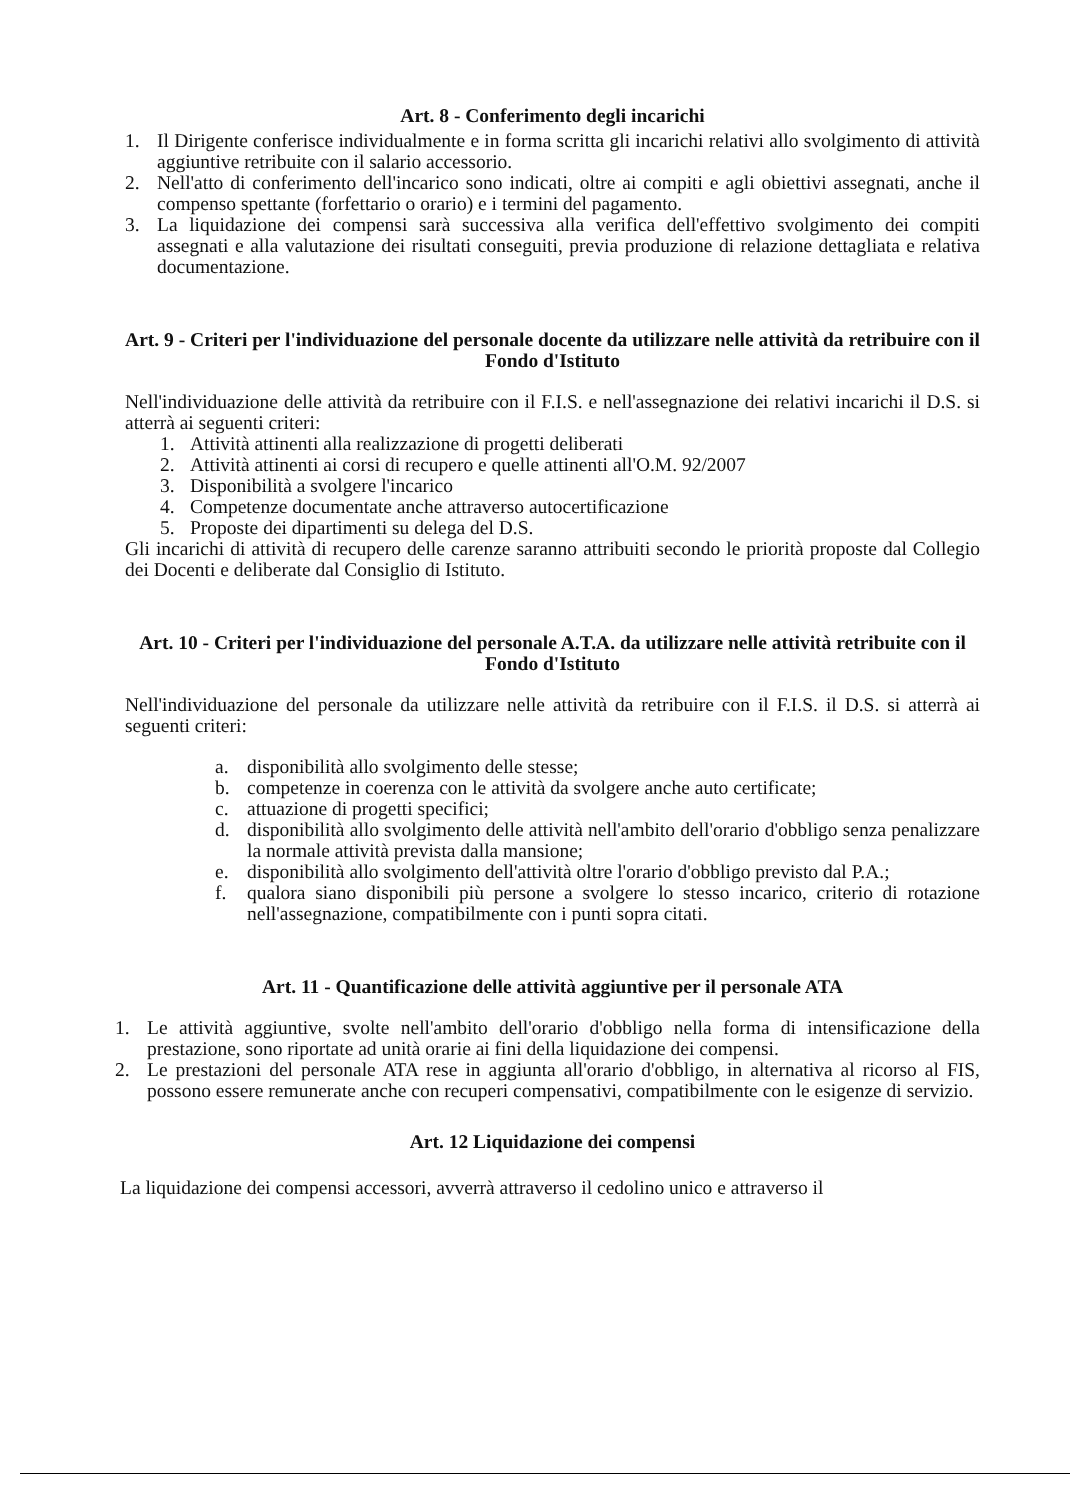Art. 8 - Conferimento degli incarichi
1. Il Dirigente conferisce individualmente e in forma scritta gli incarichi relativi allo svolgimento di attività aggiuntive retribuite con il salario accessorio.
2. Nell'atto di conferimento dell'incarico sono indicati, oltre ai compiti e agli obiettivi assegnati, anche il compenso spettante (forfettario o orario) e i termini del pagamento.
3. La liquidazione dei compensi sarà successiva alla verifica dell'effettivo svolgimento dei compiti assegnati e alla valutazione dei risultati conseguiti, previa produzione di relazione dettagliata e relativa documentazione.
Art. 9 - Criteri per l'individuazione del personale docente da utilizzare nelle attività da retribuire con il Fondo d'Istituto
Nell'individuazione delle attività da retribuire con il F.I.S. e nell'assegnazione dei relativi incarichi il D.S. si atterrà ai seguenti criteri:
1. Attività attinenti alla realizzazione di progetti deliberati
2. Attività attinenti ai corsi di recupero e quelle attinenti all'O.M. 92/2007
3. Disponibilità a svolgere l'incarico
4. Competenze documentate anche attraverso autocertificazione
5. Proposte dei dipartimenti su delega del D.S.
Gli incarichi di attività di recupero delle carenze saranno attribuiti secondo le priorità proposte dal Collegio dei Docenti e deliberate dal Consiglio di Istituto.
Art. 10 - Criteri per l'individuazione del personale A.T.A. da utilizzare nelle attività retribuite con il Fondo d'Istituto
Nell'individuazione del personale da utilizzare nelle attività da retribuire con il F.I.S. il D.S. si atterrà ai seguenti criteri:
a. disponibilità allo svolgimento delle stesse;
b. competenze in coerenza con le attività da svolgere anche auto certificate;
c. attuazione di progetti specifici;
d. disponibilità allo svolgimento delle attività nell'ambito dell'orario d'obbligo senza penalizzare la normale attività prevista dalla mansione;
e. disponibilità allo svolgimento dell'attività oltre l'orario d'obbligo previsto dal P.A.;
f. qualora siano disponibili più persone a svolgere lo stesso incarico, criterio di rotazione nell'assegnazione, compatibilmente con i punti sopra citati.
Art. 11 - Quantificazione delle attività aggiuntive per il personale ATA
1. Le attività aggiuntive, svolte nell'ambito dell'orario d'obbligo nella forma di intensificazione della prestazione, sono riportate ad unità orarie ai fini della liquidazione dei compensi.
2. Le prestazioni del personale ATA rese in aggiunta all'orario d'obbligo, in alternativa al ricorso al FIS, possono essere remunerate anche con recuperi compensativi, compatibilmente con le esigenze di servizio.
Art. 12 Liquidazione dei compensi
La liquidazione dei compensi accessori, avverrà attraverso il cedolino unico e attraverso il